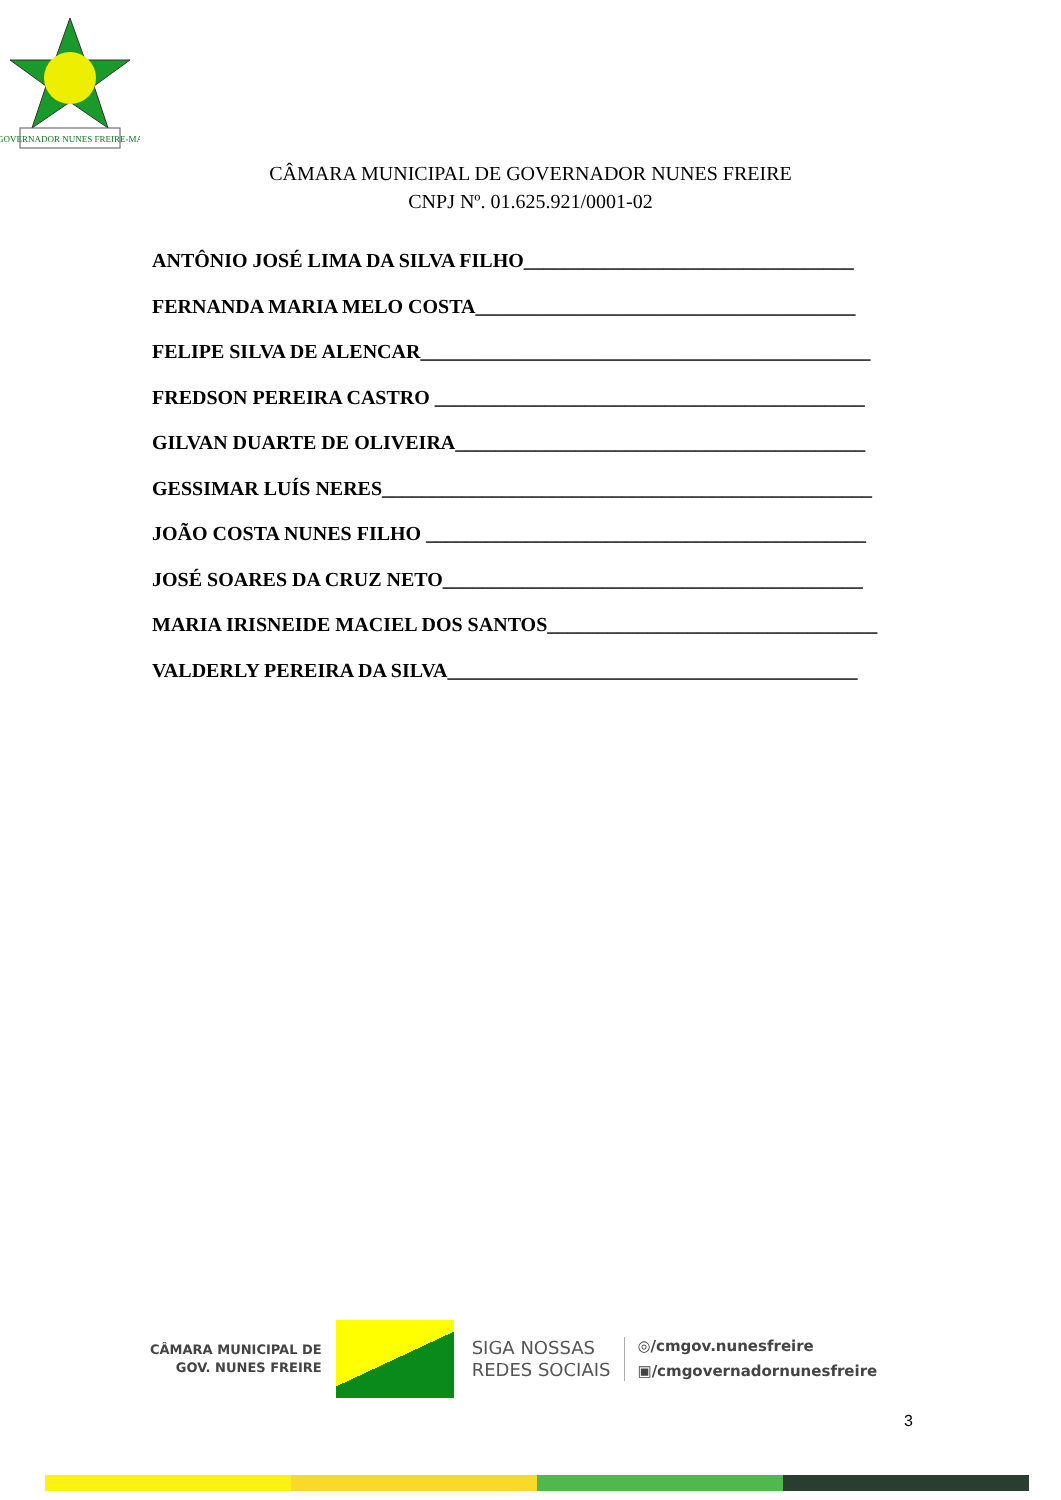GOVERNADOR NUNES FREIRE-MA
CÂMARA MUNICIPAL DE GOVERNADOR NUNES FREIRE
CNPJ Nº. 01.625.921/0001-02
ANTÔNIO JOSÉ LIMA DA SILVA FILHO_________________________________
FERNANDA MARIA MELO COSTA______________________________________
FELIPE SILVA DE ALENCAR_____________________________________________
FREDSON PEREIRA CASTRO ___________________________________________
GILVAN DUARTE DE OLIVEIRA_________________________________________
GESSIMAR LUÍS NERES_________________________________________________
JOÃO COSTA NUNES FILHO ____________________________________________
JOSÉ SOARES DA CRUZ NETO__________________________________________
MARIA IRISNEIDE MACIEL DOS SANTOS_________________________________
VALDERLY PEREIRA DA SILVA_________________________________________
CÂMARA MUNICIPAL DE
GOV. NUNES FREIRE
SIGA NOSSAS
REDES SOCIAIS
◎/cmgov.nunesfreire
▣/cmgovernadornunesfreire
3